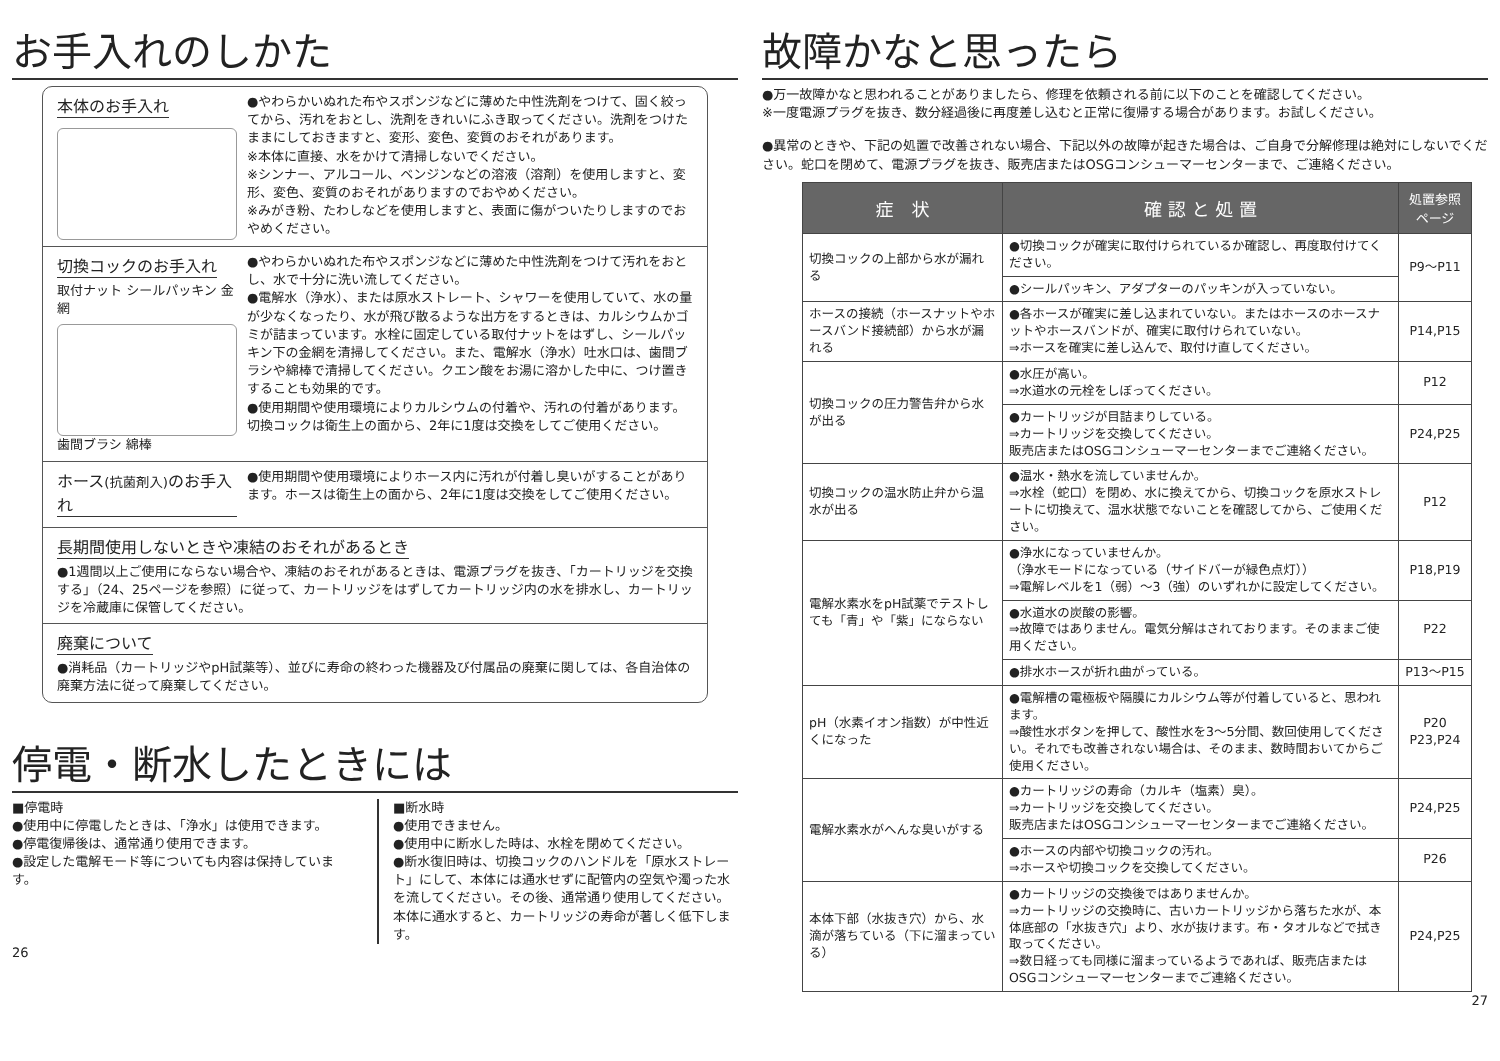お手入れのしかた
本体のお手入れ
●やわらかいぬれた布やスポンジなどに薄めた中性洗剤をつけて、固く絞ってから、汚れをおとし、洗剤をきれいにふき取ってください。洗剤をつけたままにしておきますと、変形、変色、変質のおそれがあります。
※本体に直接、水をかけて清掃しないでください。
※シンナー、アルコール、ベンジンなどの溶液（溶剤）を使用しますと、変形、変色、変質のおそれがありますのでおやめください。
※みがき粉、たわしなどを使用しますと、表面に傷がついたりしますのでおやめください。
切換コックのお手入れ
取付ナット シールパッキン 金網
歯間ブラシ 綿棒
●やわらかいぬれた布やスポンジなどに薄めた中性洗剤をつけて汚れをおとし、水で十分に洗い流してください。
●電解水（浄水）、または原水ストレート、シャワーを使用していて、水の量が少なくなったり、水が飛び散るような出方をするときは、カルシウムかゴミが詰まっています。水栓に固定している取付ナットをはずし、シールパッキン下の金網を清掃してください。また、電解水（浄水）吐水口は、歯間ブラシや綿棒で清掃してください。クエン酸をお湯に溶かした中に、つけ置きすることも効果的です。
●使用期間や使用環境によりカルシウムの付着や、汚れの付着があります。切換コックは衛生上の面から、2年に1度は交換をしてご使用ください。
ホース(抗菌剤入) のお手入れ
●使用期間や使用環境によりホース内に汚れが付着し臭いがすることがあります。ホースは衛生上の面から、2年に1度は交換をしてご使用ください。
長期間使用しないときや凍結のおそれがあるとき
●1週間以上ご使用にならない場合や、凍結のおそれがあるときは、電源プラグを抜き、「カートリッジを交換する」（24、25ページを参照）に従って、カートリッジをはずしてカートリッジ内の水を排水し、カートリッジを冷蔵庫に保管してください。
廃棄について
●消耗品（カートリッジやpH試薬等）、並びに寿命の終わった機器及び付属品の廃棄に関しては、各自治体の廃棄方法に従って廃棄してください。
停電・断水したときには
■停電時
●使用中に停電したときは、「浄水」は使用できます。
●停電復帰後は、通常通り使用できます。
●設定した電解モード等についても内容は保持しています。
■断水時
●使用できません。
●使用中に断水した時は、水栓を閉めてください。
●断水復旧時は、切換コックのハンドルを「原水ストレート」にして、本体には通水せずに配管内の空気や濁った水を流してください。その後、通常通り使用してください。本体に通水すると、カートリッジの寿命が著しく低下します。
26
故障かなと思ったら
●万一故障かなと思われることがありましたら、修理を依頼される前に以下のことを確認してください。
※一度電源プラグを抜き、数分経過後に再度差し込むと正常に復帰する場合があります。お試しください。
●異常のときや、下記の処置で改善されない場合、下記以外の故障が起きた場合は、ご自身で分解修理は絶対にしないでください。蛇口を閉めて、電源プラグを抜き、販売店またはOSGコンシューマーセンターまで、ご連絡ください。
| 症 状 | 確 認 と 処 置 | 処置参照ページ |
| --- | --- | --- |
| 切換コックの上部から水が漏れる | ●切換コックが確実に取付けられているか確認し、再度取付けてください。 | P9～P11 |
| | ●シールパッキン、アダプターのパッキンが入っていない。 | |
| ホースの接続（ホースナットやホースバンド接続部）から水が漏れる | ●各ホースが確実に差し込まれていない。またはホースのホースナットやホースバンドが、確実に取付けられていない。 ⇒ホースを確実に差し込んで、取付け直してください。 | P14,P15 |
| 切換コックの圧力警告弁から水が出る | ●水圧が高い。 ⇒水道水の元栓をしぼってください。 | P12 |
| | ●カートリッジが目詰まりしている。 ⇒カートリッジを交換してください。 販売店またはOSGコンシューマーセンターまでご連絡ください。 | P24,P25 |
| 切換コックの温水防止弁から温水が出る | ●温水・熱水を流していませんか。 ⇒水栓（蛇口）を閉め、水に換えてから、切換コックを原水ストレートに切換えて、温水状態でないことを確認してから、ご使用ください。 | P12 |
| 電解水素水をpH試薬でテストしても「青」や「紫」にならない | ●浄水になっていませんか。 （浄水モードになっている（サイドバーが緑色点灯）） ⇒電解レベルを1（弱）～3（強）のいずれかに設定してください。 | P18,P19 |
| | ●水道水の炭酸の影響。 ⇒故障ではありません。電気分解はされております。そのままご使用ください。 | P22 |
| | ●排水ホースが折れ曲がっている。 | P13～P15 |
| pH（水素イオン指数）が中性近くになった | ●電解槽の電極板や隔膜にカルシウム等が付着していると、思われます。 ⇒酸性水ボタンを押して、酸性水を3～5分間、数回使用してください。それでも改善されない場合は、そのまま、数時間おいてからご使用ください。 | P20 P23,P24 |
| 電解水素水がへんな臭いがする | ●カートリッジの寿命（カルキ（塩素）臭）。 ⇒カートリッジを交換してください。 販売店またはOSGコンシューマーセンターまでご連絡ください。 | P24,P25 |
| | ●ホースの内部や切換コックの汚れ。 ⇒ホースや切換コックを交換してください。 | P26 |
| 本体下部（水抜き穴）から、水滴が落ちている（下に溜まっている） | ●カートリッジの交換後ではありませんか。 ⇒カートリッジの交換時に、古いカートリッジから落ちた水が、本体底部の「水抜き穴」より、水が抜けます。布・タオルなどで拭き取ってください。 ⇒数日経っても同様に溜まっているようであれば、販売店またはOSGコンシューマーセンターまでご連絡ください。 | P24,P25 |
27